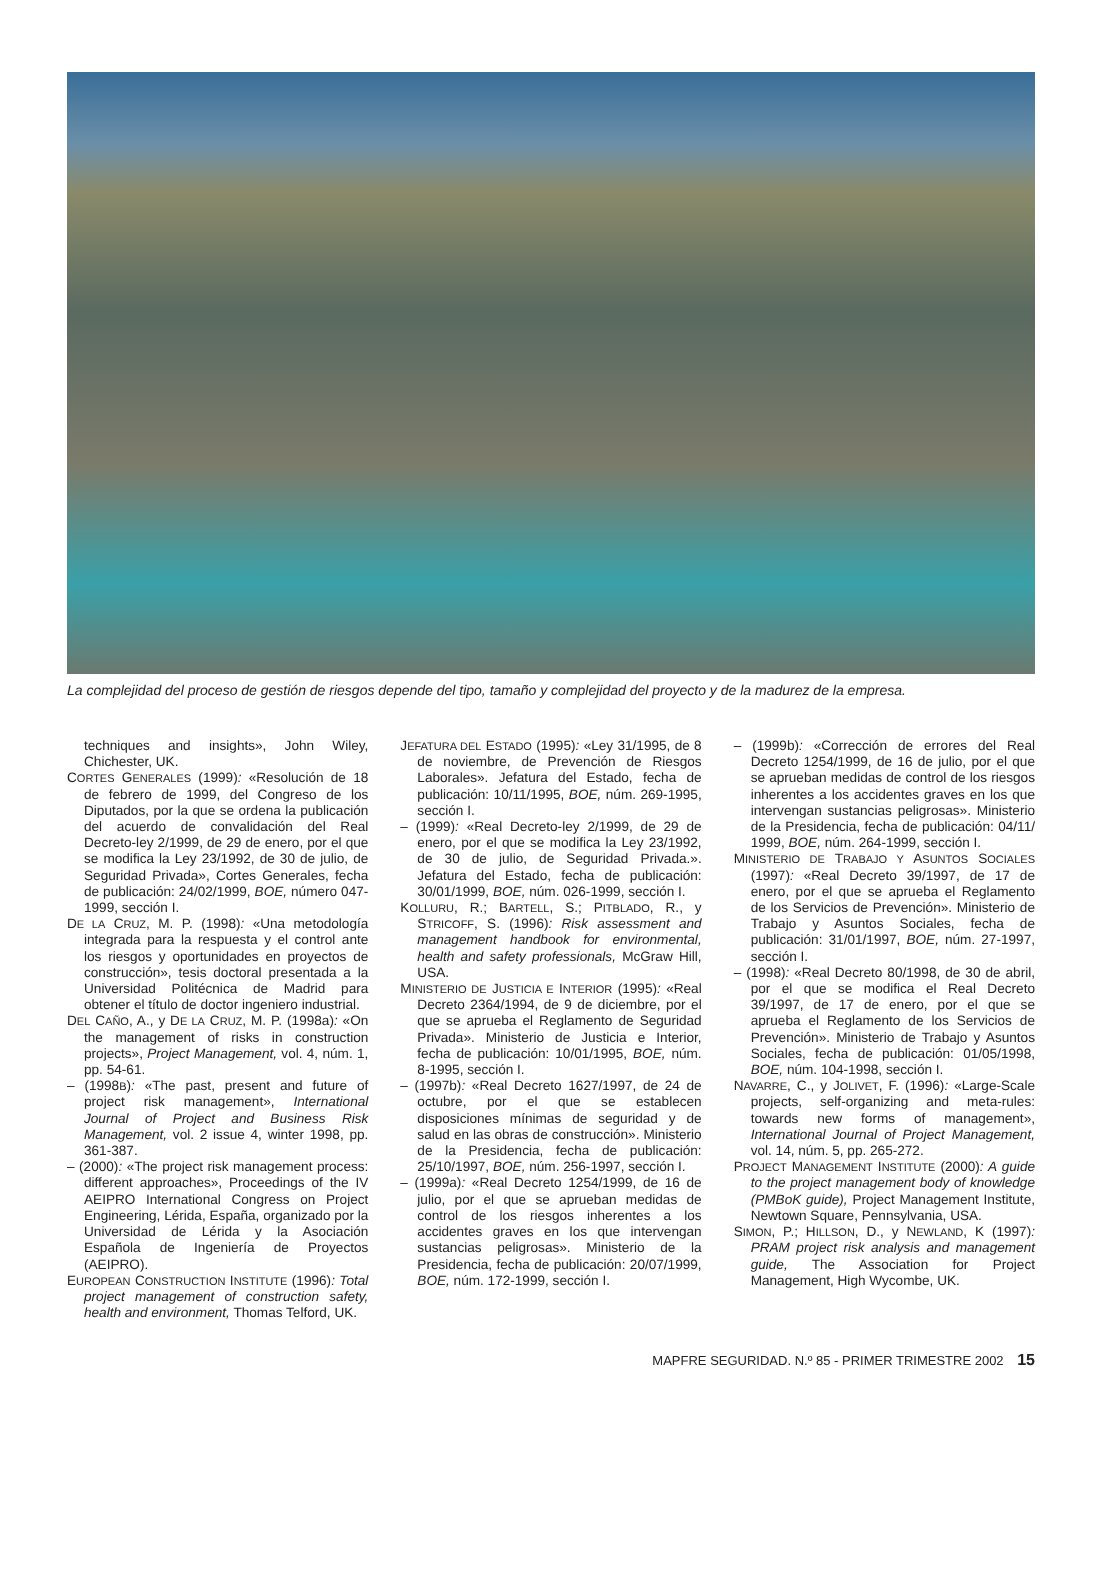La complejidad del proceso de gestión de riesgos depende del tipo, tamaño y complejidad del proyecto y de la madurez de la empresa.
techniques and insights», John Wiley, Chichester, UK.
CORTES GENERALES (1999): «Resolución de 18 de febrero de 1999, del Congreso de los Diputados, por la que se ordena la publicación del acuerdo de convalidación del Real Decreto-ley 2/1999, de 29 de enero, por el que se modifica la Ley 23/1992, de 30 de julio, de Seguridad Privada», Cortes Generales, fecha de publicación: 24/02/1999, BOE, número 047-1999, sección I.
DE LA CRUZ, M. P. (1998): «Una metodología integrada para la respuesta y el control ante los riesgos y oportunidades en proyectos de construcción», tesis doctoral presentada a la Universidad Politécnica de Madrid para obtener el título de doctor ingeniero industrial.
DEL CAÑO, A., y DE LA CRUZ, M. P. (1998a): «On the management of risks in construction projects», Project Management, vol. 4, núm. 1, pp. 54-61.
– (1998B): «The past, present and future of project risk management», International Journal of Project and Business Risk Management, vol. 2 issue 4, winter 1998, pp. 361-387.
– (2000): «The project risk management process: different approaches», Proceedings of the IV AEIPRO International Congress on Project Engineering, Lérida, España, organizado por la Universidad de Lérida y la Asociación Española de Ingeniería de Proyectos (AEIPRO).
EUROPEAN CONSTRUCTION INSTITUTE (1996): Total project management of construction safety, health and environment, Thomas Telford, UK.
JEFATURA DEL ESTADO (1995): «Ley 31/1995, de 8 de noviembre, de Prevención de Riesgos Laborales». Jefatura del Estado, fecha de publicación: 10/11/1995, BOE, núm. 269-1995, sección I.
– (1999): «Real Decreto-ley 2/1999, de 29 de enero, por el que se modifica la Ley 23/1992, de 30 de julio, de Seguridad Privada.». Jefatura del Estado, fecha de publicación: 30/01/1999, BOE, núm. 026-1999, sección I.
KOLLURU, R.; BARTELL, S.; PITBLADO, R., y STRICOFF, S. (1996): Risk assessment and management handbook for environmental, health and safety professionals, McGraw Hill, USA.
MINISTERIO DE JUSTICIA E INTERIOR (1995): «Real Decreto 2364/1994, de 9 de diciembre, por el que se aprueba el Reglamento de Seguridad Privada». Ministerio de Justicia e Interior, fecha de publicación: 10/01/1995, BOE, núm. 8-1995, sección I.
– (1997b): «Real Decreto 1627/1997, de 24 de octubre, por el que se establecen disposiciones mínimas de seguridad y de salud en las obras de construcción». Ministerio de la Presidencia, fecha de publicación: 25/10/1997, BOE, núm. 256-1997, sección I.
– (1999a): «Real Decreto 1254/1999, de 16 de julio, por el que se aprueban medidas de control de los riesgos inherentes a los accidentes graves en los que intervengan sustancias peligrosas». Ministerio de la Presidencia, fecha de publicación: 20/07/1999, BOE, núm. 172-1999, sección I.
– (1999b): «Corrección de errores del Real Decreto 1254/1999, de 16 de julio, por el que se aprueban medidas de control de los riesgos inherentes a los accidentes graves en los que intervengan sustancias peligrosas». Ministerio de la Presidencia, fecha de publicación: 04/11/ 1999, BOE, núm. 264-1999, sección I.
MINISTERIO DE TRABAJO Y ASUNTOS SOCIALES (1997): «Real Decreto 39/1997, de 17 de enero, por el que se aprueba el Reglamento de los Servicios de Prevención». Ministerio de Trabajo y Asuntos Sociales, fecha de publicación: 31/01/1997, BOE, núm. 27-1997, sección I.
– (1998): «Real Decreto 80/1998, de 30 de abril, por el que se modifica el Real Decreto 39/1997, de 17 de enero, por el que se aprueba el Reglamento de los Servicios de Prevención». Ministerio de Trabajo y Asuntos Sociales, fecha de publicación: 01/05/1998, BOE, núm. 104-1998, sección I.
NAVARRE, C., y JOLIVET, F. (1996): «Large-Scale projects, self-organizing and meta-rules: towards new forms of management», International Journal of Project Management, vol. 14, núm. 5, pp. 265-272.
PROJECT MANAGEMENT INSTITUTE (2000): A guide to the project management body of knowledge (PMBoK guide), Project Management Institute, Newtown Square, Pennsylvania, USA.
SIMON, P.; HILLSON, D., y NEWLAND, K (1997): PRAM project risk analysis and management guide, The Association for Project Management, High Wycombe, UK.
MAPFRE SEGURIDAD. N.º 85 - PRIMER TRIMESTRE 2002 15